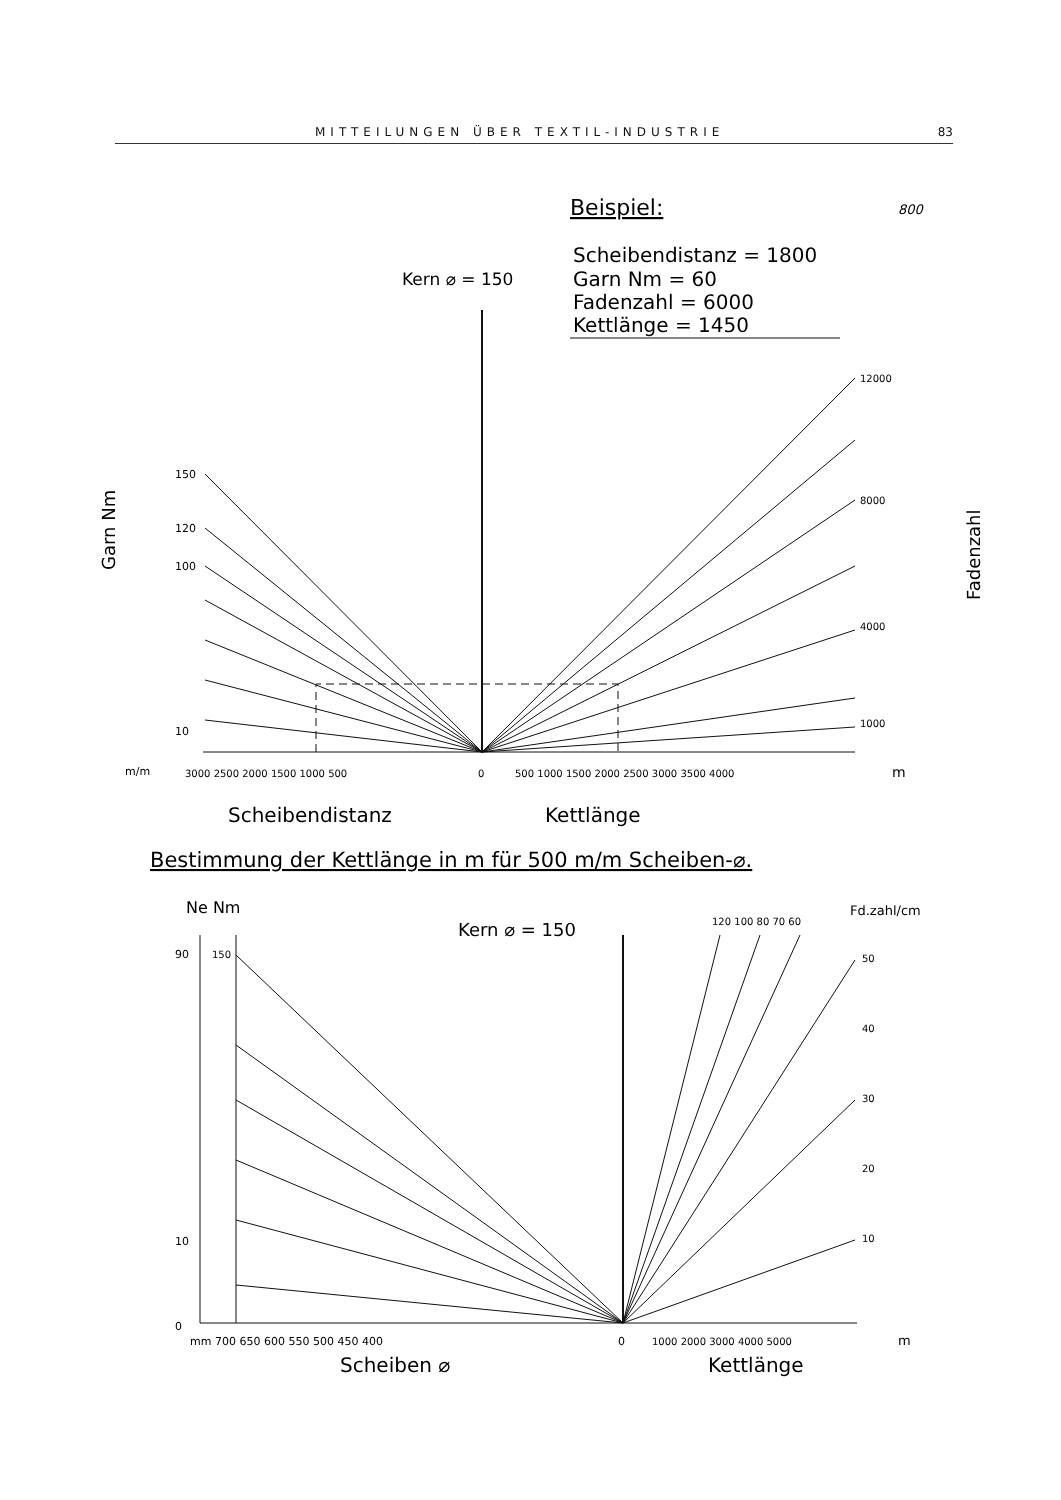MITTEILUNGEN ÜBER TEXTIL-INDUSTRIE 83
Beispiel:
800
Scheibendistanz = 1800
Garn Nm = 60
Fadenzahl = 6000
Kettlänge = 1450
Kern ⌀ = 150
Garn Nm
Fadenzahl
150
120
100
10
12000
8000
4000
1000
m/m
3000 2500 2000 1500 1000 500
0
500 1000 1500 2000 2500 3000 3500 4000
m
Scheibendistanz
Kettlänge
Bestimmung der Kettlänge in m für 500 m/m Scheiben-⌀.
Ne Nm
Kern ⌀ = 150
120 100 80 70 60
Fd.zahl/cm
90
150
10
0
50
40
30
20
10
mm 700 650 600 550 500 450 400
0
1000 2000 3000 4000 5000
m
Scheiben ⌀
Kettlänge